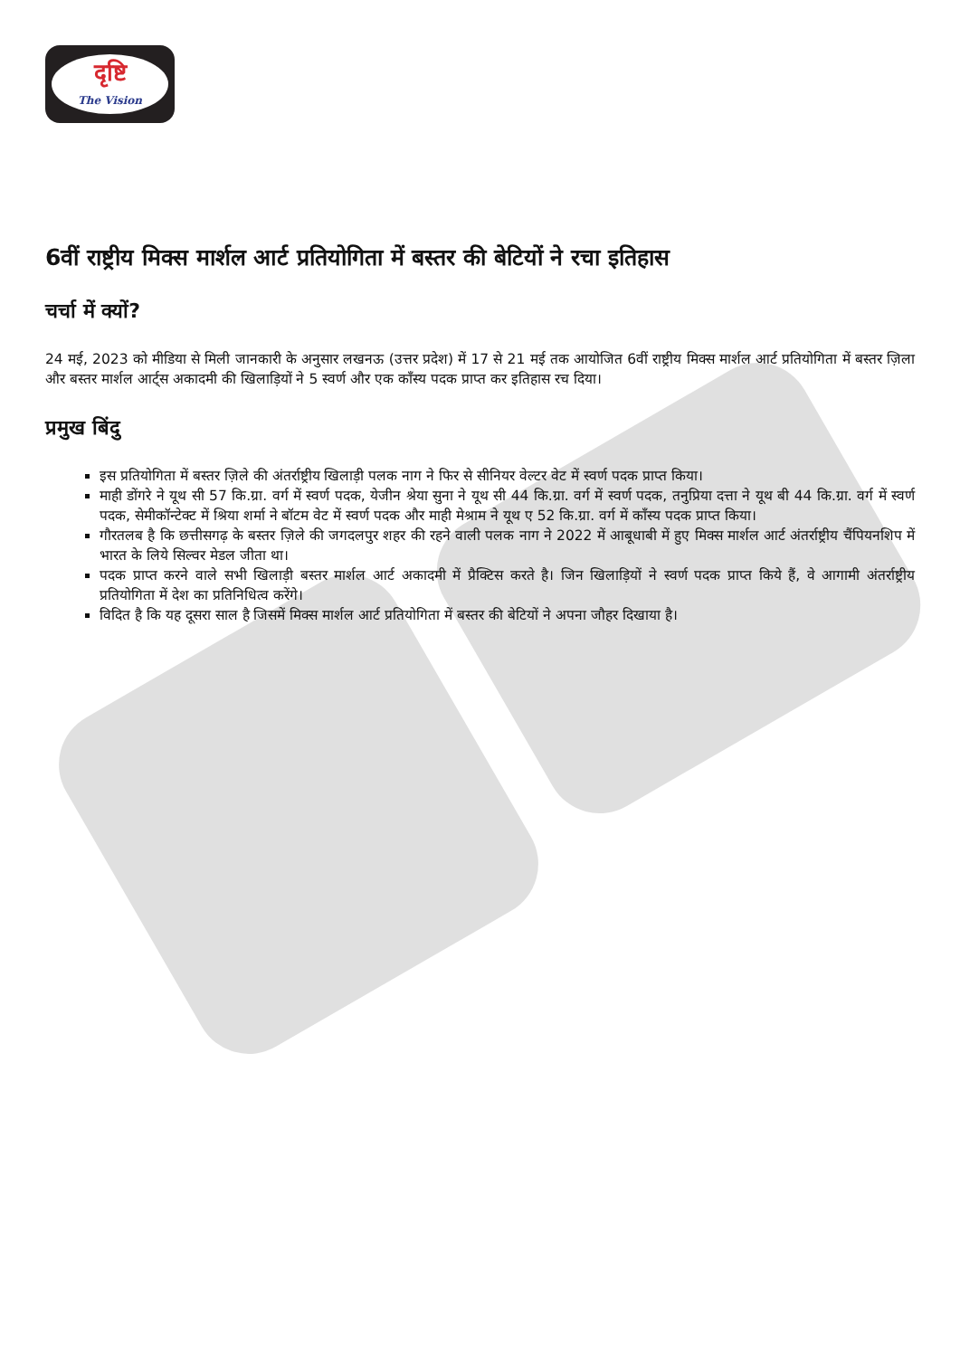दृष्टि
The Vision
6वीं राष्ट्रीय मिक्स मार्शल आर्ट प्रतियोगिता में बस्तर की बेटियों ने रचा इतिहास
चर्चा में क्यों?
24 मई, 2023 को मीडिया से मिली जानकारी के अनुसार लखनऊ (उत्तर प्रदेश) में 17 से 21 मई तक आयोजित 6वीं राष्ट्रीय मिक्स मार्शल आर्ट प्रतियोगिता में बस्तर ज़िला और बस्तर मार्शल आर्ट्स अकादमी की खिलाड़ियों ने 5 स्वर्ण और एक काँस्य पदक प्राप्त कर इतिहास रच दिया।
प्रमुख बिंदु
इस प्रतियोगिता में बस्तर ज़िले की अंतर्राष्ट्रीय खिलाड़ी पलक नाग ने फिर से सीनियर वेल्टर वेट में स्वर्ण पदक प्राप्त किया।
माही डोंगरे ने यूथ सी 57 कि.ग्रा. वर्ग में स्वर्ण पदक, येजीन श्रेया सुना ने यूथ सी 44 कि.ग्रा. वर्ग में स्वर्ण पदक, तनुप्रिया दत्ता ने यूथ बी 44 कि.ग्रा. वर्ग में स्वर्ण पदक, सेमीकॉन्टेक्ट में श्रिया शर्मा ने बॉटम वेट में स्वर्ण पदक और माही मेश्राम ने यूथ ए 52 कि.ग्रा. वर्ग में काँस्य पदक प्राप्त किया।
गौरतलब है कि छत्तीसगढ़ के बस्तर ज़िले की जगदलपुर शहर की रहने वाली पलक नाग ने 2022 में आबूधाबी में हुए मिक्स मार्शल आर्ट अंतर्राष्ट्रीय चैंपियनशिप में भारत के लिये सिल्वर मेडल जीता था।
पदक प्राप्त करने वाले सभी खिलाड़ी बस्तर मार्शल आर्ट अकादमी में प्रैक्टिस करते है। जिन खिलाड़ियों ने स्वर्ण पदक प्राप्त किये हैं, वे आगामी अंतर्राष्ट्रीय प्रतियोगिता में देश का प्रतिनिधित्व करेंगे।
विदित है कि यह दूसरा साल है जिसमें मिक्स मार्शल आर्ट प्रतियोगिता में बस्तर की बेटियों ने अपना जौहर दिखाया है।